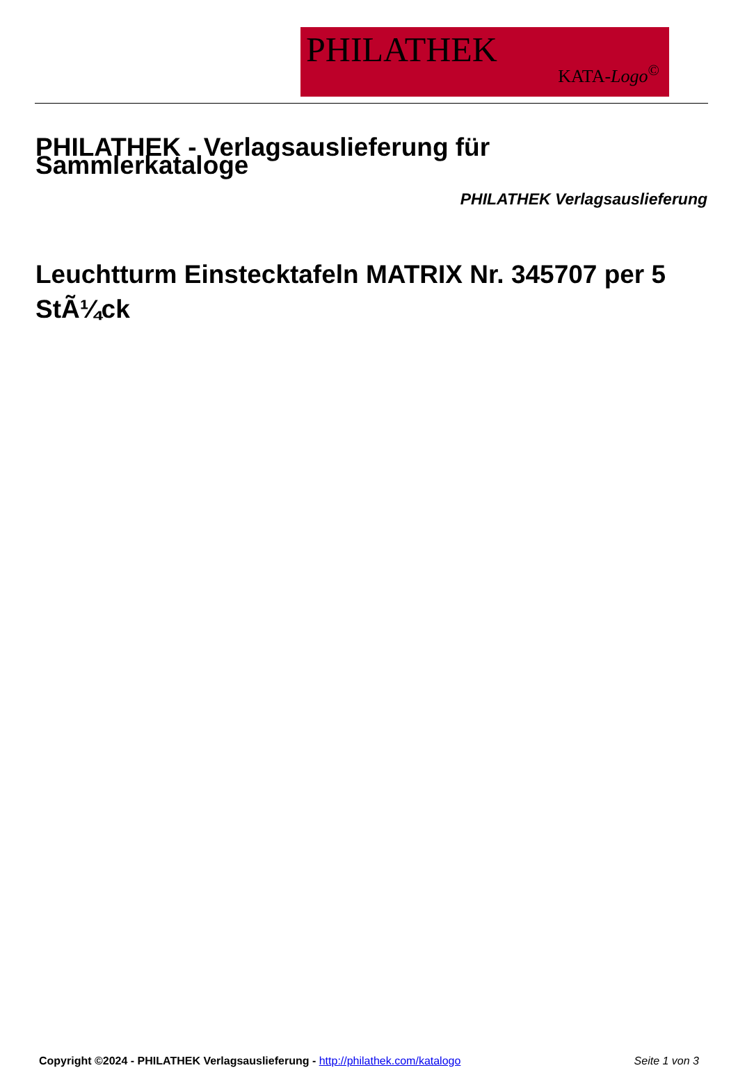PHILATHEK
KATA-Logo<sup>©</sup>
PHILATHEK - Verlagsauslieferung für Sammlerkataloge
PHILATHEK Verlagsauslieferung
Leuchtturm Einstecktafeln MATRIX Nr. 345707 per 5 StÃ¼ck
Copyright ©2024 - PHILATHEK Verlagsauslieferung - http://philathek.com/katalogo Seite 1 von 3